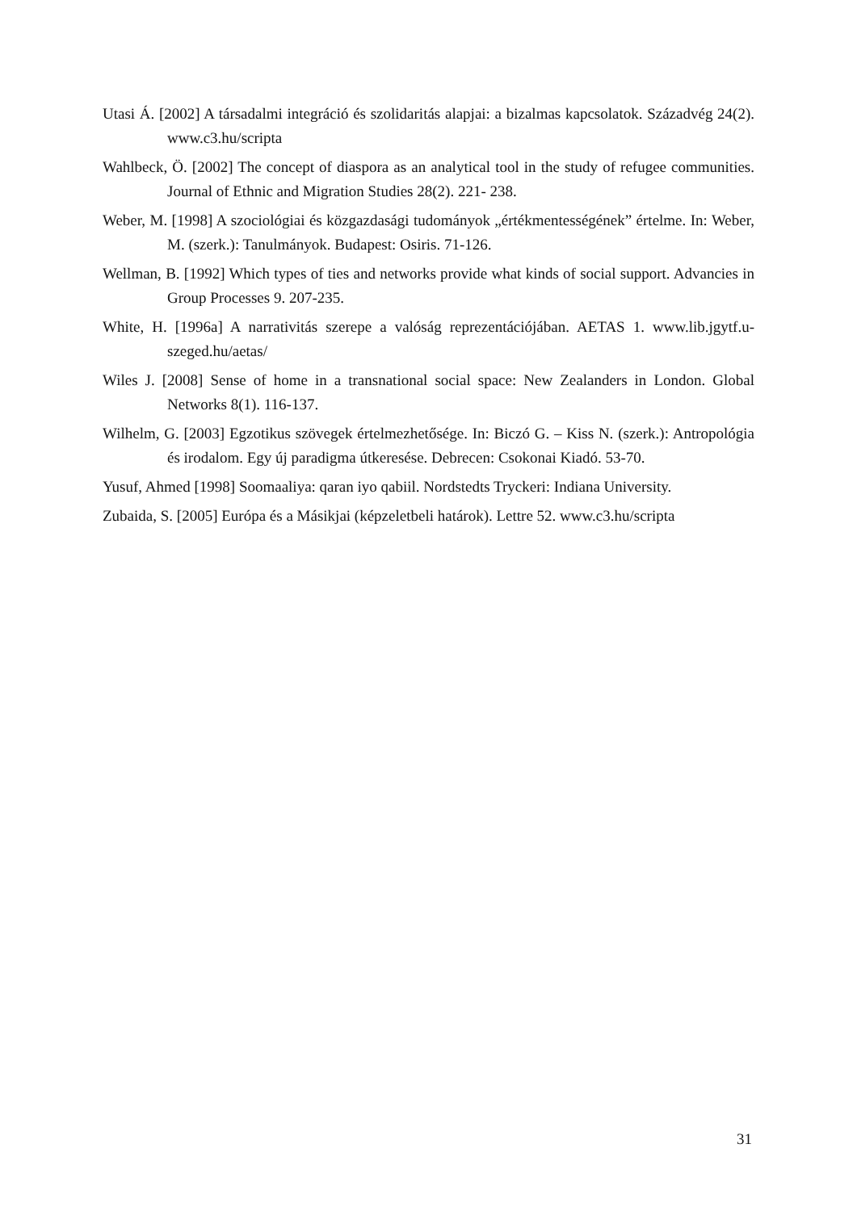Utasi Á. [2002] A társadalmi integráció és szolidaritás alapjai: a bizalmas kapcsolatok. Századvég 24(2). www.c3.hu/scripta
Wahlbeck, Ö. [2002] The concept of diaspora as an analytical tool in the study of refugee communities. Journal of Ethnic and Migration Studies 28(2). 221- 238.
Weber, M. [1998] A szociológiai és közgazdasági tudományok „értékmentességének” értelme. In: Weber, M. (szerk.): Tanulmányok. Budapest: Osiris. 71-126.
Wellman, B. [1992] Which types of ties and networks provide what kinds of social support. Advancies in Group Processes 9. 207-235.
White, H. [1996a] A narrativitás szerepe a valóság reprezentációjában. AETAS 1. www.lib.jgytf.u-szeged.hu/aetas/
Wiles J. [2008] Sense of home in a transnational social space: New Zealanders in London. Global Networks 8(1). 116-137.
Wilhelm, G. [2003] Egzotikus szövegek értelmezhetősége. In: Biczó G. – Kiss N. (szerk.): Antropológia és irodalom. Egy új paradigma útkeresése. Debrecen: Csokonai Kiadó. 53-70.
Yusuf, Ahmed [1998] Soomaaliya: qaran iyo qabiil. Nordstedts Tryckeri: Indiana University.
Zubaida, S. [2005] Európa és a Másikjai (képzeletbeli határok). Lettre 52. www.c3.hu/scripta
31